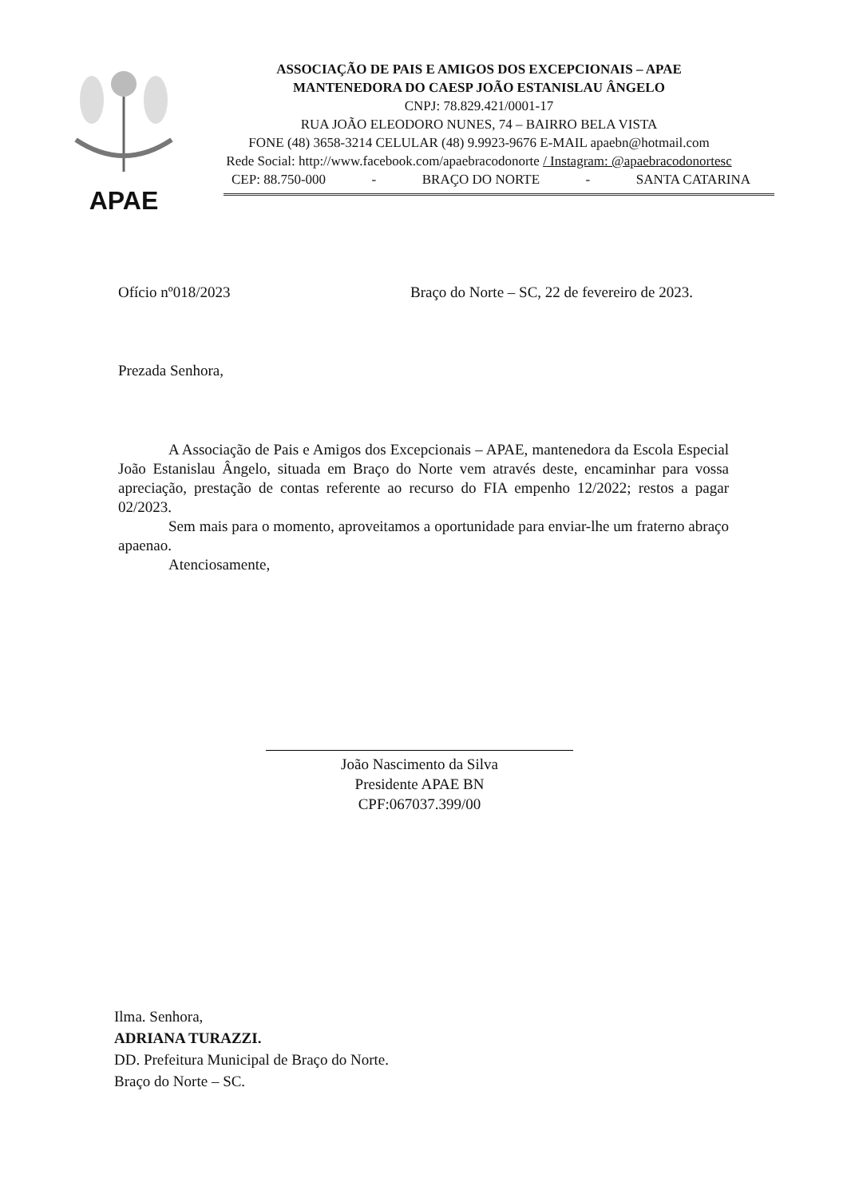APAE
ASSOCIAÇÃO DE PAIS E AMIGOS DOS EXCEPCIONAIS – APAE
MANTENEDORA DO CAESP JOÃO ESTANISLAU ÂNGELO
CNPJ: 78.829.421/0001-17
RUA JOÃO ELEODORO NUNES, 74 – BAIRRO BELA VISTA
FONE (48) 3658-3214 CELULAR (48) 9.9923-9676 E-MAIL apaebn@hotmail.com
Rede Social: http://www.facebook.com/apaebracodonorte / Instagram: @apaebracodonortesc
CEP: 88.750-000 - BRAÇO DO NORTE - SANTA CATARINA
Ofício nº018/2023 Braço do Norte – SC, 22 de fevereiro de 2023.
Prezada Senhora,
A Associação de Pais e Amigos dos Excepcionais – APAE, mantenedora da Escola Especial João Estanislau Ângelo, situada em Braço do Norte vem através deste, encaminhar para vossa apreciação, prestação de contas referente ao recurso do FIA empenho 12/2022; restos a pagar 02/2023.
Sem mais para o momento, aproveitamos a oportunidade para enviar-lhe um fraterno abraço apaenao.
Atenciosamente,
João Nascimento da Silva
Presidente APAE BN
CPF:067037.399/00
Ilma. Senhora,
ADRIANA TURAZZI.
DD. Prefeitura Municipal de Braço do Norte.
Braço do Norte – SC.